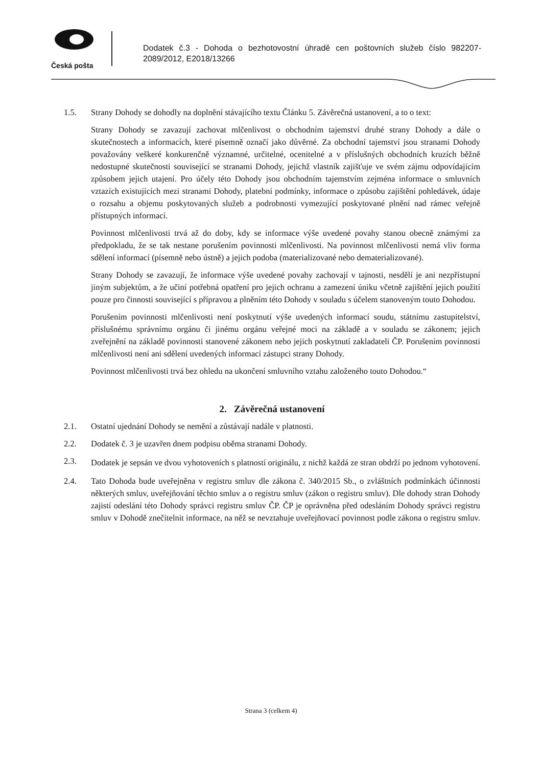Česká pošta
Dodatek č.3 - Dohoda o bezhotovostní úhradě cen poštovních služeb číslo 982207-2089/2012, E2018/13266
1.5. Strany Dohody se dohodly na doplnění stávajícího textu Článku 5. Závěrečná ustanovení, a to o text:
Strany Dohody se zavazují zachovat mlčenlivost o obchodním tajemství druhé strany Dohody a dále o skutečnostech a informacích, které písemně označí jako důvěrné. Za obchodní tajemství jsou stranami Dohody považovány veškeré konkurenčně významné, určitelné, ocenitelné a v příslušných obchodních kruzích běžně nedostupné skutečnosti související se stranami Dohody, jejichž vlastník zajišťuje ve svém zájmu odpovídajícím způsobem jejich utajení. Pro účely této Dohody jsou obchodním tajemstvím zejména informace o smluvních vztazích existujících mezi stranami Dohody, platební podmínky, informace o způsobu zajištění pohledávek, údaje o rozsahu a objemu poskytovaných služeb a podrobnosti vymezující poskytované plnění nad rámec veřejně přístupných informací.
Povinnost mlčenlivosti trvá až do doby, kdy se informace výše uvedené povahy stanou obecně známými za předpokladu, že se tak nestane porušením povinnosti mlčenlivosti. Na povinnost mlčenlivosti nemá vliv forma sdělení informací (písemně nebo ústně) a jejich podoba (materializované nebo dematerializované).
Strany Dohody se zavazují, že informace výše uvedené povahy zachovají v tajnosti, nesdělí je ani nezpřístupní jiným subjektům, a že učiní potřebná opatření pro jejich ochranu a zamezení úniku včetně zajištění jejich použití pouze pro činnosti související s přípravou a plněním této Dohody v souladu s účelem stanoveným touto Dohodou.
Porušením povinnosti mlčenlivosti není poskytnutí výše uvedených informací soudu, státnímu zastupitelství, příslušnému správnímu orgánu či jinému orgánu veřejné moci na základě a v souladu se zákonem; jejich zveřejnění na základě povinnosti stanovené zákonem nebo jejich poskytnutí zakladateli ČP. Porušením povinnosti mlčenlivosti není ani sdělení uvedených informací zástupci strany Dohody.
Povinnost mlčenlivosti trvá bez ohledu na ukončení smluvního vztahu založeného touto Dohodou.“
2. Závěrečná ustanovení
2.1. Ostatní ujednání Dohody se nemění a zůstávají nadále v platnosti.
2.2. Dodatek č. 3 je uzavřen dnem podpisu oběma stranami Dohody.
2.3.
Dodatek je sepsán ve dvou vyhotoveních s platností originálu, z nichž každá ze stran obdrží po jednom vyhotovení.
2.4. Tato Dohoda bude uveřejněna v registru smluv dle zákona č. 340/2015 Sb., o zvláštních podmínkách účinnosti některých smluv, uveřejňování těchto smluv a o registru smluv (zákon o registru smluv). Dle dohody stran Dohody zajistí odeslání této Dohody správci registru smluv ČP. ČP je oprávněna před odesláním Dohody správci registru smluv v Dohodě znečitelnit informace, na něž se nevztahuje uveřejňovací povinnost podle zákona o registru smluv.
Strana 3 (celkem 4)